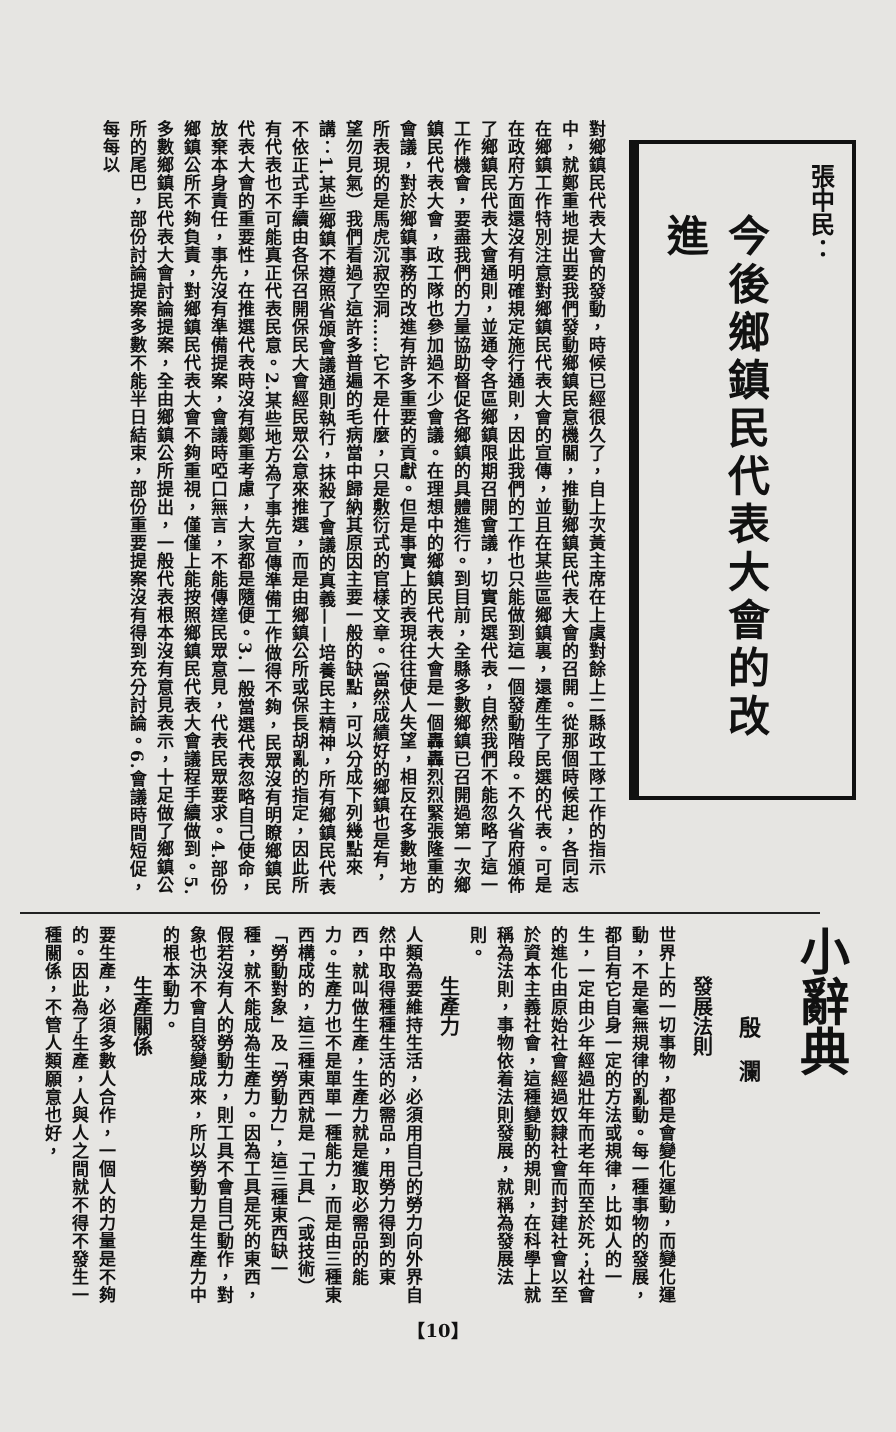張中民：
今後鄉鎮民代表大會的改進
對鄉鎮民代表大會的發動，時候已經很久了，自上次黃主席在上虞對餘上二縣政工隊工作的指示中，就鄭重地提出要我們發動鄉鎮民意機關，推動鄉鎮民代表大會的召開。從那個時候起，各同志在鄉鎮工作特別注意對鄉鎮民代表大會的宣傳，並且在某些區鄉鎮裏，還產生了民選的代表。可是在政府方面還沒有明確規定施行通則，因此我們的工作也只能做到這一個發動階段。不久省府頒佈了鄉鎮民代表大會通則，並通令各區鄉鎮限期召開會議，切實民選代表，自然我們不能忽略了這一工作機會，要盡我們的力量協助督促各鄉鎮的具體進行。到目前，全縣多數鄉鎮已召開過第一次鄉鎮民代表大會，政工隊也參加過不少會議。在理想中的鄉鎮民代表大會是一個轟轟烈烈緊張隆重的會議，對於鄉鎮事務的改進有許多重要的貢獻。但是事實上的表現往往使人失望，相反在多數地方所表現的是馬虎沉寂空洞……它不是什麼，只是敷衍式的官樣文章。（當然成績好的鄉鎮也是有，望勿見氣）我們看過了這許多普遍的毛病當中歸納其原因主要一般的缺點，可以分成下列幾點來講：1.某些鄉鎮不遵照省頒會議通則執行，抹殺了會議的真義——培養民主精神，所有鄉鎮民代表不依正式手續由各保召開保民大會經民眾公意來推選，而是由鄉鎮公所或保長胡亂的指定，因此所有代表也不可能真正代表民意。2.某些地方為了事先宣傳準備工作做得不夠，民眾沒有明瞭鄉鎮民代表大會的重要性，在推選代表時沒有鄭重考慮，大家都是隨便。3.一般當選代表忽略自己使命，放棄本身責任，事先沒有準備提案，會議時啞口無言，不能傳達民眾意見，代表民眾要求。4.部份鄉鎮公所不夠負責，對鄉鎮民代表大會不夠重視，僅僅上能按照鄉鎮民代表大會議程手續做到。5.多數鄉鎮民代表大會討論提案，全由鄉鎮公所提出，一般代表根本沒有意見表示，十足做了鄉鎮公所的尾巴，部份討論提案多數不能半日結束，部份重要提案沒有得到充分討論。6.會議時間短促，每每以
小辭典
殷　瀾
發展法則
世界上的一切事物，都是會變化運動，而變化運動，不是毫無規律的亂動。每一種事物的發展，都自有它自身一定的方法或規律，比如人的一生，一定由少年經過壯年而老年而至於死；社會的進化由原始社會經過奴隸社會而封建社會以至於資本主義社會，這種變動的規則，在科學上就稱為法則，事物依着法則發展，就稱為發展法則。
生產力
人類為要維持生活，必須用自己的勞力向外界自然中取得種種生活的必需品，用勞力得到的東西，就叫做生產，生產力就是獲取必需品的能力。生產力也不是單單一種能力，而是由三種東西構成的，這三種東西就是「工具」（或技術）「勞動對象」及「勞動力」，這三種東西缺一種，就不能成為生產力。因為工具是死的東西，假若沒有人的勞動力，則工具不會自己動作，對象也決不會自發變成來，所以勞動力是生產力中的根本動力。
生產關係
要生產，必須多數人合作，一個人的力量是不夠的。因此為了生產，人與人之間就不得不發生一種關係，不管人類願意也好，
【10】